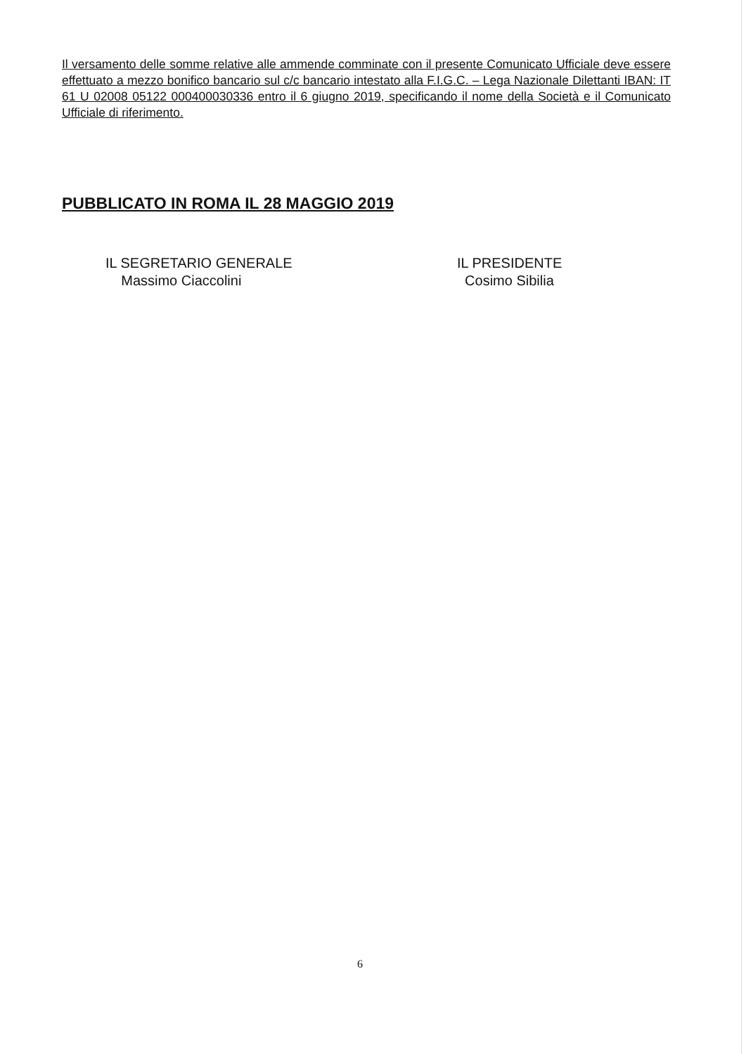Il versamento delle somme relative alle ammende comminate con il presente Comunicato Ufficiale deve essere effettuato a mezzo bonifico bancario sul c/c bancario intestato alla F.I.G.C. – Lega Nazionale Dilettanti IBAN: IT 61 U 02008 05122 000400030336 entro il 6 giugno 2019, specificando il nome della Società e il Comunicato Ufficiale di riferimento.
PUBBLICATO IN ROMA IL 28 MAGGIO 2019
IL SEGRETARIO GENERALE
Massimo Ciaccolini
IL PRESIDENTE
Cosimo Sibilia
6